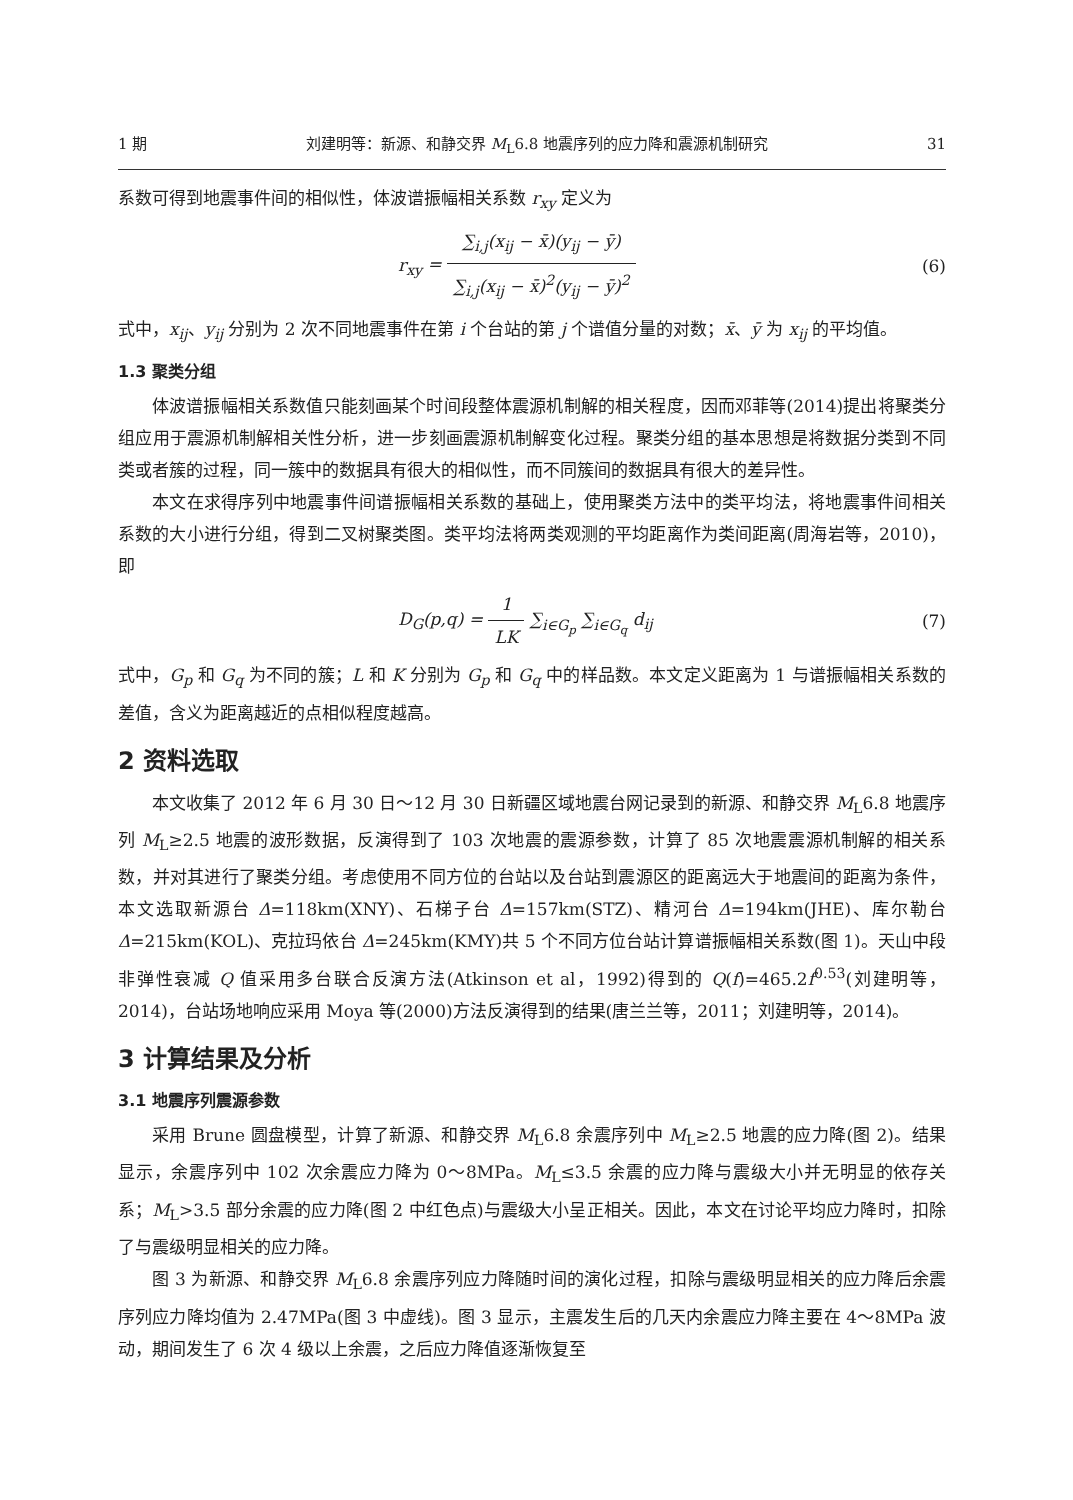1 期 刘建明等：新源、和静交界 M<sub>L</sub>6.8 地震序列的应力降和震源机制研究 31
系数可得到地震事件间的相似性，体波谱振幅相关系数 r<sub>xy</sub> 定义为
r<sub>xy</sub> = ∑<sub>i,j</sub>(x<sub>ij</sub> − x̄)(y<sub>ij</sub> − ȳ) ∑<sub>i,j</sub>(x<sub>ij</sub> − x̄)<sup>2</sup>(y<sub>ij</sub> − ȳ)<sup>2</sup>
(6)
式中，x<sub>ij</sub>、y<sub>ij</sub> 分别为 2 次不同地震事件在第 i 个台站的第 j 个谱值分量的对数；x̄、ȳ 为 x<sub>ij</sub> 的平均值。
1.3 聚类分组
体波谱振幅相关系数值只能刻画某个时间段整体震源机制解的相关程度，因而邓菲等(2014)提出将聚类分组应用于震源机制解相关性分析，进一步刻画震源机制解变化过程。聚类分组的基本思想是将数据分类到不同类或者簇的过程，同一簇中的数据具有很大的相似性，而不同簇间的数据具有很大的差异性。
本文在求得序列中地震事件间谱振幅相关系数的基础上，使用聚类方法中的类平均法，将地震事件间相关系数的大小进行分组，得到二叉树聚类图。类平均法将两类观测的平均距离作为类间距离(周海岩等，2010)，即
D<sub>G</sub>(p,q) = 1 LK ∑<sub>i∈G<sub>p</sub></sub> ∑<sub>i∈G<sub>q</sub></sub> d<sub>ij</sub> (7)
式中，G<sub>p</sub> 和 G<sub>q</sub> 为不同的簇；L 和 K 分别为 G<sub>p</sub> 和 G<sub>q</sub> 中的样品数。本文定义距离为 1 与谱振幅相关系数的差值，含义为距离越近的点相似程度越高。
2 资料选取
本文收集了 2012 年 6 月 30 日～12 月 30 日新疆区域地震台网记录到的新源、和静交界 M<sub>L</sub>6.8 地震序列 M<sub>L</sub>≥2.5 地震的波形数据，反演得到了 103 次地震的震源参数，计算了 85 次地震震源机制解的相关系数，并对其进行了聚类分组。考虑使用不同方位的台站以及台站到震源区的距离远大于地震间的距离为条件，本文选取新源台 Δ=118km(XNY)、石梯子台 Δ=157km(STZ)、精河台 Δ=194km(JHE)、库尔勒台 Δ=215km(KOL)、克拉玛依台 Δ=245km(KMY)共 5 个不同方位台站计算谱振幅相关系数(图 1)。天山中段非弹性衰减 Q 值采用多台联合反演方法(Atkinson et al，1992)得到的 Q(f)=465.2f<sup>0.53</sup>(刘建明等，2014)，台站场地响应采用 Moya 等(2000)方法反演得到的结果(唐兰兰等，2011；刘建明等，2014)。
3 计算结果及分析
3.1 地震序列震源参数
采用 Brune 圆盘模型，计算了新源、和静交界 M<sub>L</sub>6.8 余震序列中 M<sub>L</sub>≥2.5 地震的应力降(图 2)。结果显示，余震序列中 102 次余震应力降为 0～8MPa。M<sub>L</sub>≤3.5 余震的应力降与震级大小并无明显的依存关系；M<sub>L</sub>>3.5 部分余震的应力降(图 2 中红色点)与震级大小呈正相关。因此，本文在讨论平均应力降时，扣除了与震级明显相关的应力降。
图 3 为新源、和静交界 M<sub>L</sub>6.8 余震序列应力降随时间的演化过程，扣除与震级明显相关的应力降后余震序列应力降均值为 2.47MPa(图 3 中虚线)。图 3 显示，主震发生后的几天内余震应力降主要在 4～8MPa 波动，期间发生了 6 次 4 级以上余震，之后应力降值逐渐恢复至